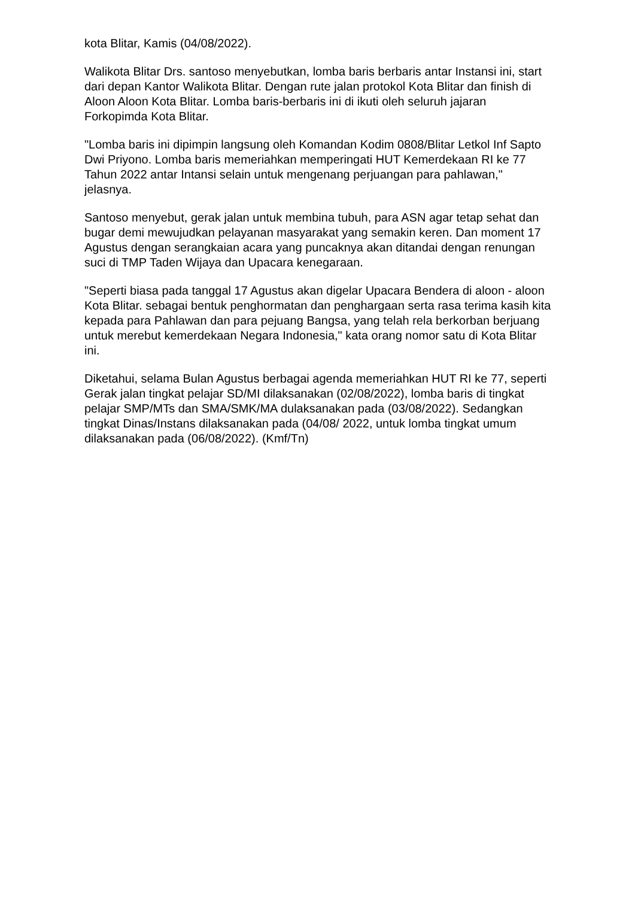kota Blitar, Kamis (04/08/2022).
Walikota Blitar Drs. santoso menyebutkan, lomba baris berbaris antar Instansi ini, start dari depan Kantor Walikota Blitar. Dengan rute jalan protokol Kota Blitar dan finish di Aloon Aloon Kota Blitar. Lomba baris-berbaris ini di ikuti oleh seluruh jajaran Forkopimda Kota Blitar.
"Lomba baris ini dipimpin langsung oleh Komandan Kodim 0808/Blitar Letkol Inf Sapto Dwi Priyono. Lomba baris memeriahkan memperingati HUT Kemerdekaan RI ke 77 Tahun 2022 antar Intansi selain untuk mengenang perjuangan para pahlawan," jelasnya.
Santoso menyebut, gerak jalan untuk membina tubuh, para ASN agar tetap sehat dan bugar demi mewujudkan pelayanan masyarakat yang semakin keren. Dan moment 17 Agustus dengan serangkaian acara yang puncaknya akan ditandai dengan renungan suci di TMP Taden Wijaya dan Upacara kenegaraan.
"Seperti biasa pada tanggal 17 Agustus akan digelar Upacara Bendera di aloon - aloon Kota Blitar. sebagai bentuk penghormatan dan penghargaan serta rasa terima kasih kita kepada para Pahlawan dan para pejuang Bangsa, yang telah rela berkorban berjuang untuk merebut kemerdekaan Negara Indonesia," kata orang nomor satu di Kota Blitar ini.
Diketahui, selama Bulan Agustus berbagai agenda memeriahkan HUT RI ke 77, seperti Gerak jalan tingkat pelajar SD/MI dilaksanakan (02/08/2022), lomba baris di tingkat pelajar SMP/MTs dan SMA/SMK/MA dulaksanakan pada (03/08/2022). Sedangkan tingkat Dinas/Instans dilaksanakan pada (04/08/ 2022, untuk lomba tingkat umum dilaksanakan pada (06/08/2022). (Kmf/Tn)